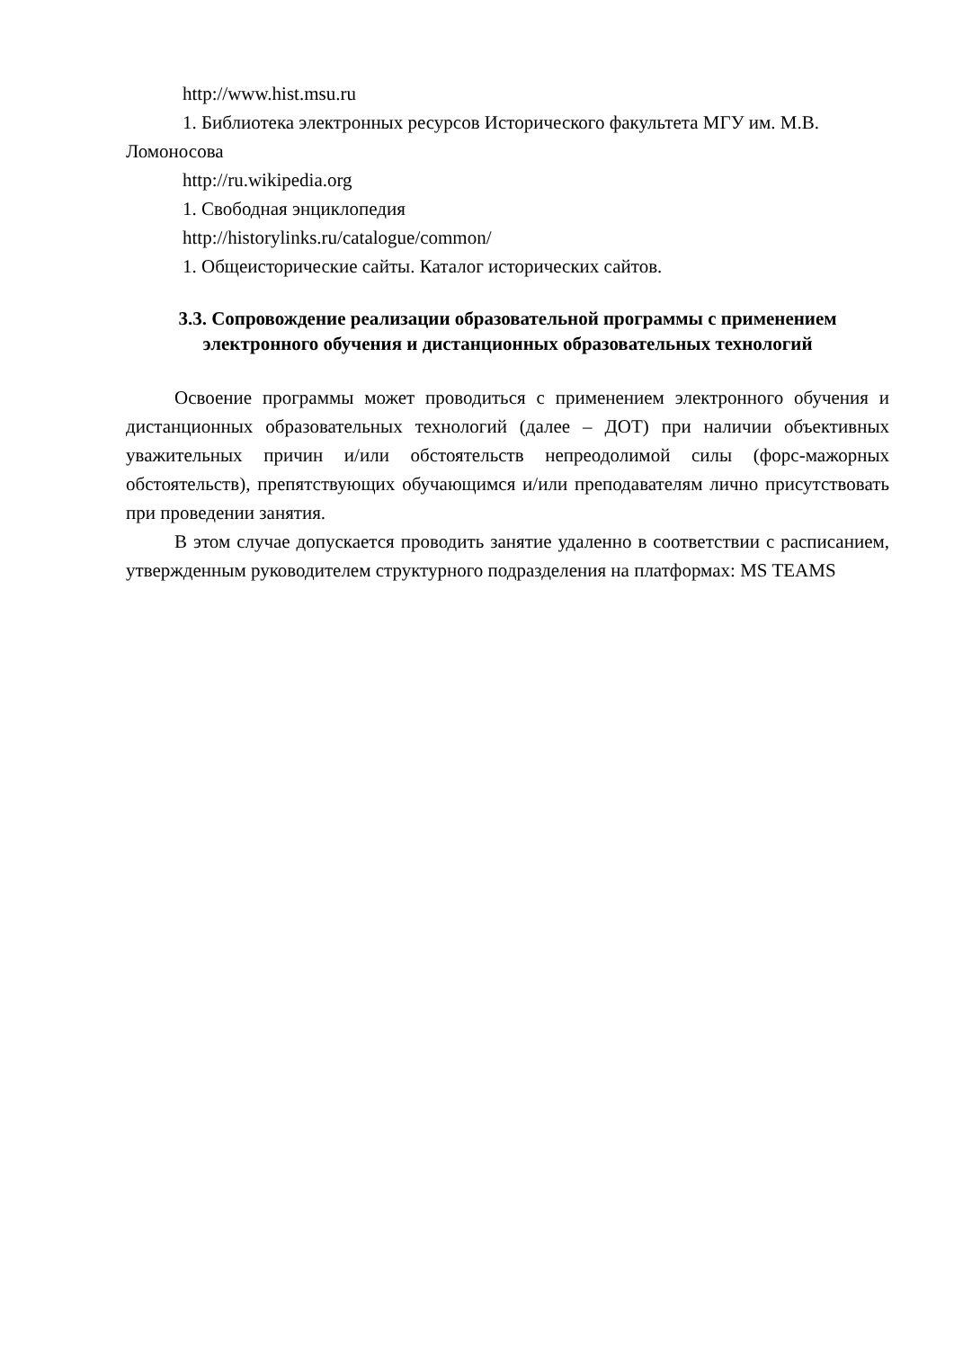http://www.hist.msu.ru
1. Библиотека электронных ресурсов Исторического факультета МГУ им. М.В. Ломоносова
http://ru.wikipedia.org
1. Свободная энциклопедия
http://historylinks.ru/catalogue/common/
1. Общеисторические сайты. Каталог исторических сайтов.
3.3. Сопровождение реализации образовательной программы с применением электронного обучения и дистанционных образовательных технологий
Освоение программы может проводиться с применением электронного обучения и дистанционных образовательных технологий (далее – ДОТ) при наличии объективных уважительных причин и/или обстоятельств непреодолимой силы (форс-мажорных обстоятельств), препятствующих обучающимся и/или преподавателям лично присутствовать при проведении занятия.
В этом случае допускается проводить занятие удаленно в соответствии с расписанием, утвержденным руководителем структурного подразделения на платформах: MS TEAMS